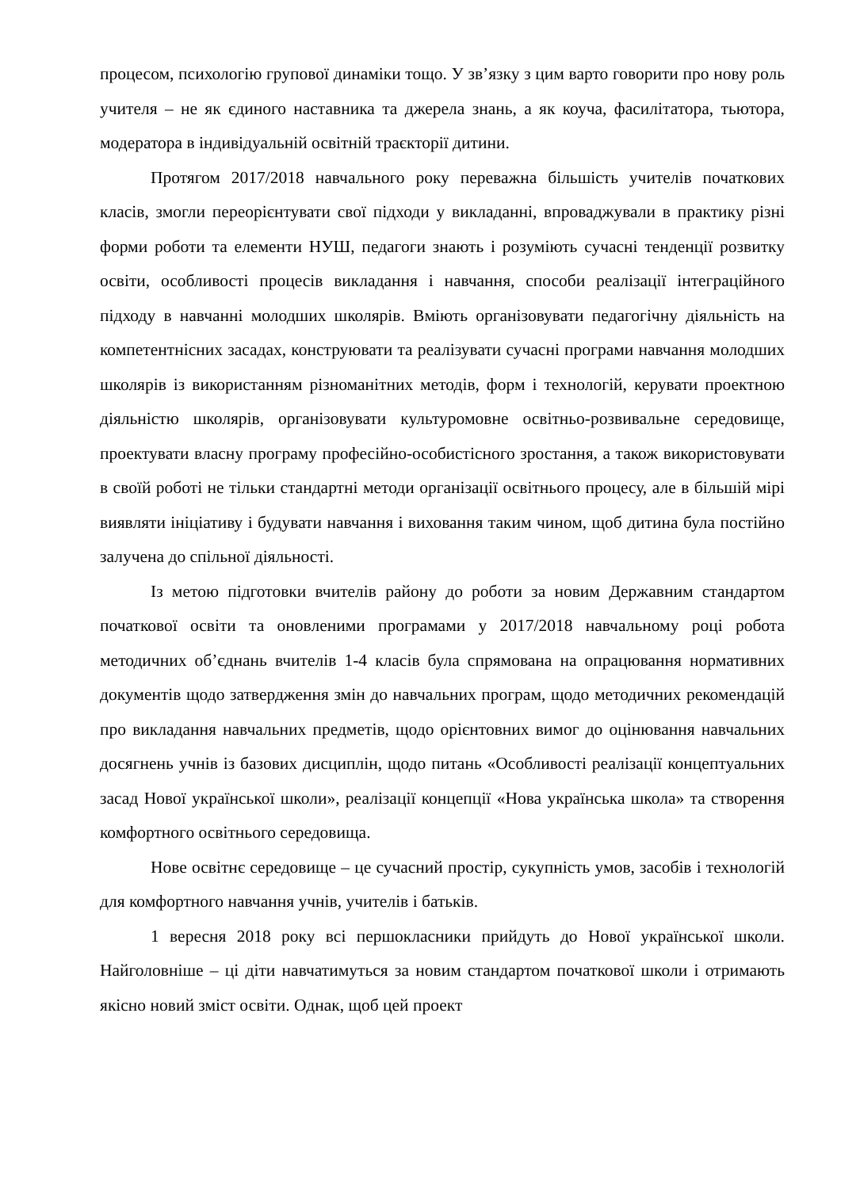процесом, психологію групової динаміки тощо. У зв’язку з цим варто говорити про нову роль учителя – не як єдиного наставника та джерела знань, а як коуча, фасилітатора, тьютора, модератора в індивідуальній освітній траєкторії дитини.
Протягом 2017/2018 навчального року переважна більшість учителів початкових класів, змогли переорієнтувати свої підходи у викладанні, впроваджували в практику різні форми роботи та елементи НУШ, педагоги знають і розуміють сучасні тенденції розвитку освіти, особливості процесів викладання і навчання, способи реалізації інтеграційного підходу в навчанні молодших школярів. Вміють організовувати педагогічну діяльність на компетентнісних засадах, конструювати та реалізувати сучасні програми навчання молодших школярів із використанням різноманітних методів, форм і технологій, керувати проектною діяльністю школярів, організовувати культуромовне освітньо-розвивальне середовище, проектувати власну програму професійно-особистісного зростання, а також використовувати в своїй роботі не тільки стандартні методи організації освітнього процесу, але в більшій мірі виявляти ініціативу і будувати навчання і виховання таким чином, щоб дитина була постійно залучена до спільної діяльності.
Із метою підготовки вчителів району до роботи за новим Державним стандартом початкової освіти та оновленими програмами у 2017/2018 навчальному році робота методичних об’єднань вчителів 1-4 класів була спрямована на опрацювання нормативних документів щодо затвердження змін до навчальних програм, щодо методичних рекомендацій про викладання навчальних предметів, щодо орієнтовних вимог до оцінювання навчальних досягнень учнів із базових дисциплін, щодо питань «Особливості реалізації концептуальних засад Нової української школи», реалізації концепції «Нова українська школа» та створення комфортного освітнього середовища.
Нове освітнє середовище – це сучасний простір, сукупність умов, засобів і технологій для комфортного навчання учнів, учителів і батьків.
1 вересня 2018 року всі першокласники прийдуть до Нової української школи. Найголовніше – ці діти навчатимуться за новим стандартом початкової школи і отримають якісно новий зміст освіти. Однак, щоб цей проект